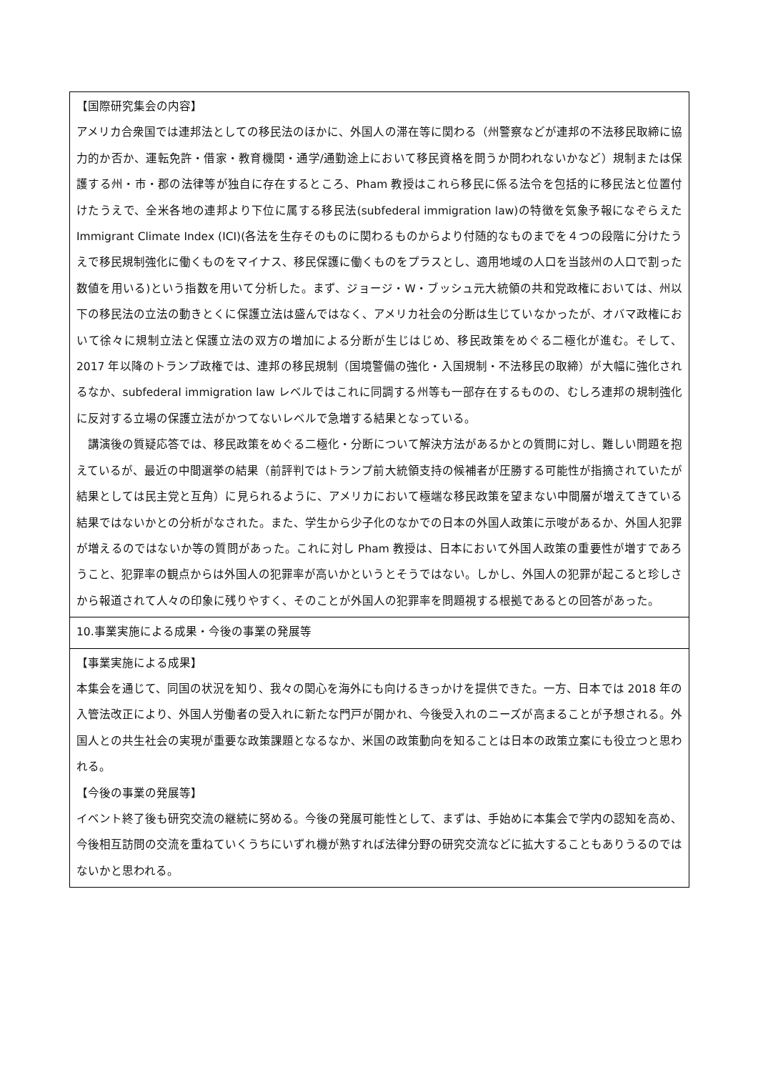| 【国際研究集会の内容】 アメリカ合衆国では連邦法としての移民法のほかに、外国人の滞在等に関わる（州警察などが連邦の不法移民取締に協力的か否か、運転免許・借家・教育機関・通学/通勤途上において移民資格を問うか問われないかなど）規制または保護する州・市・郡の法律等が独自に存在するところ、Pham 教授はこれら移民に係る法令を包括的に移民法と位置付けたうえで、全米各地の連邦より下位に属する移民法(subfederal immigration law)の特徴を気象予報になぞらえた Immigrant Climate Index (ICI)(各法を生存そのものに関わるものからより付随的なものまでを４つの段階に分けたうえで移民規制強化に働くものをマイナス、移民保護に働くものをプラスとし、適用地域の人口を当該州の人口で割った数値を用いる)という指数を用いて分析した。まず、ジョージ・W・ブッシュ元大統領の共和党政権においては、州以下の移民法の立法の動きとくに保護立法は盛んではなく、アメリカ社会の分断は生じていなかったが、オバマ政権において徐々に規制立法と保護立法の双方の増加による分断が生じはじめ、移民政策をめぐる二極化が進む。そして、2017 年以降のトランプ政権では、連邦の移民規制（国境警備の強化・入国規制・不法移民の取締）が大幅に強化されるなか、subfederal immigration law レベルではこれに同調する州等も一部存在するものの、むしろ連邦の規制強化に反対する立場の保護立法がかつてないレベルで急増する結果となっている。 講演後の質疑応答では、移民政策をめぐる二極化・分断について解決方法があるかとの質問に対し、難しい問題を抱えているが、最近の中間選挙の結果（前評判ではトランプ前大統領支持の候補者が圧勝する可能性が指摘されていたが結果としては民主党と互角）に見られるように、アメリカにおいて極端な移民政策を望まない中間層が増えてきている結果ではないかとの分析がなされた。また、学生から少子化のなかでの日本の外国人政策に示唆があるか、外国人犯罪が増えるのではないか等の質問があった。これに対し Pham 教授は、日本において外国人政策の重要性が増すであろうこと、犯罪率の観点からは外国人の犯罪率が高いかというとそうではない。しかし、外国人の犯罪が起こると珍しさから報道されて人々の印象に残りやすく、そのことが外国人の犯罪率を問題視する根拠であるとの回答があった。 |
| 10.事業実施による成果・今後の事業の発展等 |
| 【事業実施による成果】 本集会を通じて、同国の状況を知り、我々の関心を海外にも向けるきっかけを提供できた。一方、日本では 2018 年の入管法改正により、外国人労働者の受入れに新たな門戸が開かれ、今後受入れのニーズが高まることが予想される。外国人との共生社会の実現が重要な政策課題となるなか、米国の政策動向を知ることは日本の政策立案にも役立つと思われる。 【今後の事業の発展等】 イベント終了後も研究交流の継続に努める。今後の発展可能性として、まずは、手始めに本集会で学内の認知を高め、今後相互訪問の交流を重ねていくうちにいずれ機が熟すれば法律分野の研究交流などに拡大することもありうるのではないかと思われる。 |